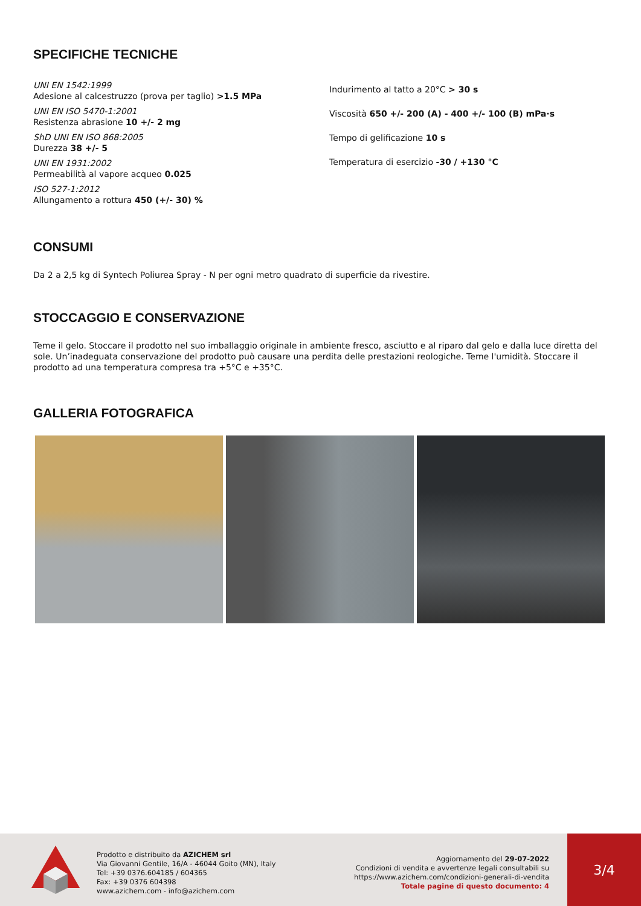SPECIFICHE TECNICHE
UNI EN 1542:1999
Adesione al calcestruzzo (prova per taglio) >1.5 MPa
UNI EN ISO 5470-1:2001
Resistenza abrasione 10 +/- 2 mg
ShD UNI EN ISO 868:2005
Durezza 38 +/- 5
UNI EN 1931:2002
Permeabilità al vapore acqueo 0.025
ISO 527-1:2012
Allungamento a rottura 450 (+/- 30) %
Indurimento al tatto a 20°C > 30 s
Viscosità 650 +/- 200 (A) - 400 +/- 100 (B) mPa·s
Tempo di gelificazione 10 s
Temperatura di esercizio -30 / +130 °C
CONSUMI
Da 2 a 2,5 kg di Syntech Poliurea Spray - N per ogni metro quadrato di superficie da rivestire.
STOCCAGGIO E CONSERVAZIONE
Teme il gelo. Stoccare il prodotto nel suo imballaggio originale in ambiente fresco, asciutto e al riparo dal gelo e dalla luce diretta del sole. Un’inadeguata conservazione del prodotto può causare una perdita delle prestazioni reologiche. Teme l'umidità. Stoccare il prodotto ad una temperatura compresa tra +5°C e +35°C.
GALLERIA FOTOGRAFICA
Prodotto e distribuito da AZICHEM srl
Via Giovanni Gentile, 16/A - 46044 Goito (MN), Italy
Tel: +39 0376.604185 / 604365
Fax: +39 0376 604398
www.azichem.com - info@azichem.com
Aggiornamento del 29-07-2022
Condizioni di vendita e avvertenze legali consultabili su
https://www.azichem.com/condizioni-generali-di-vendita
Totale pagine di questo documento: 4
3/4